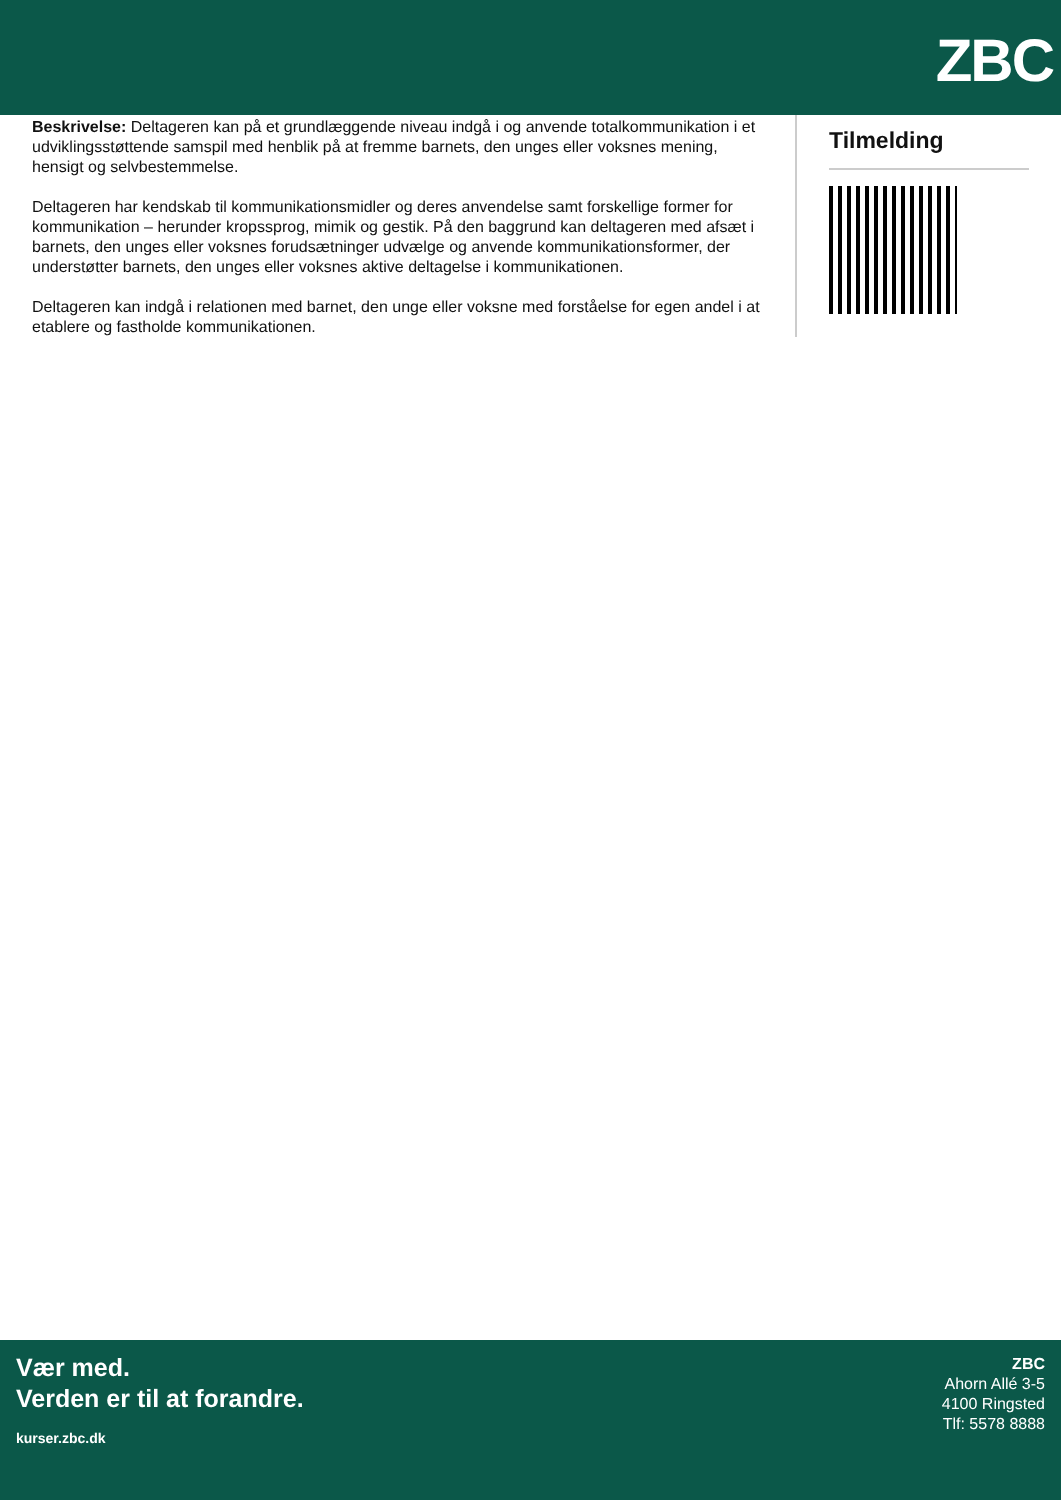ZBC
Beskrivelse: Deltageren kan på et grundlæggende niveau indgå i og anvende totalkommunikation i et udviklingsstøttende samspil med henblik på at fremme barnets, den unges eller voksnes mening, hensigt og selvbestemmelse.
Deltageren har kendskab til kommunikationsmidler og deres anvendelse samt forskellige former for kommunikation – herunder kropssprog, mimik og gestik. På den baggrund kan deltageren med afsæt i barnets, den unges eller voksnes forudsætninger udvælge og anvende kommunikationsformer, der understøtter barnets, den unges eller voksnes aktive deltagelse i kommunikationen.
Deltageren kan indgå i relationen med barnet, den unge eller voksne med forståelse for egen andel i at etablere og fastholde kommunikationen.
Tilmelding
Vær med.
Verden er til at forandre.
kurser.zbc.dk
ZBC
Ahorn Allé 3-5
4100 Ringsted
Tlf: 5578 8888